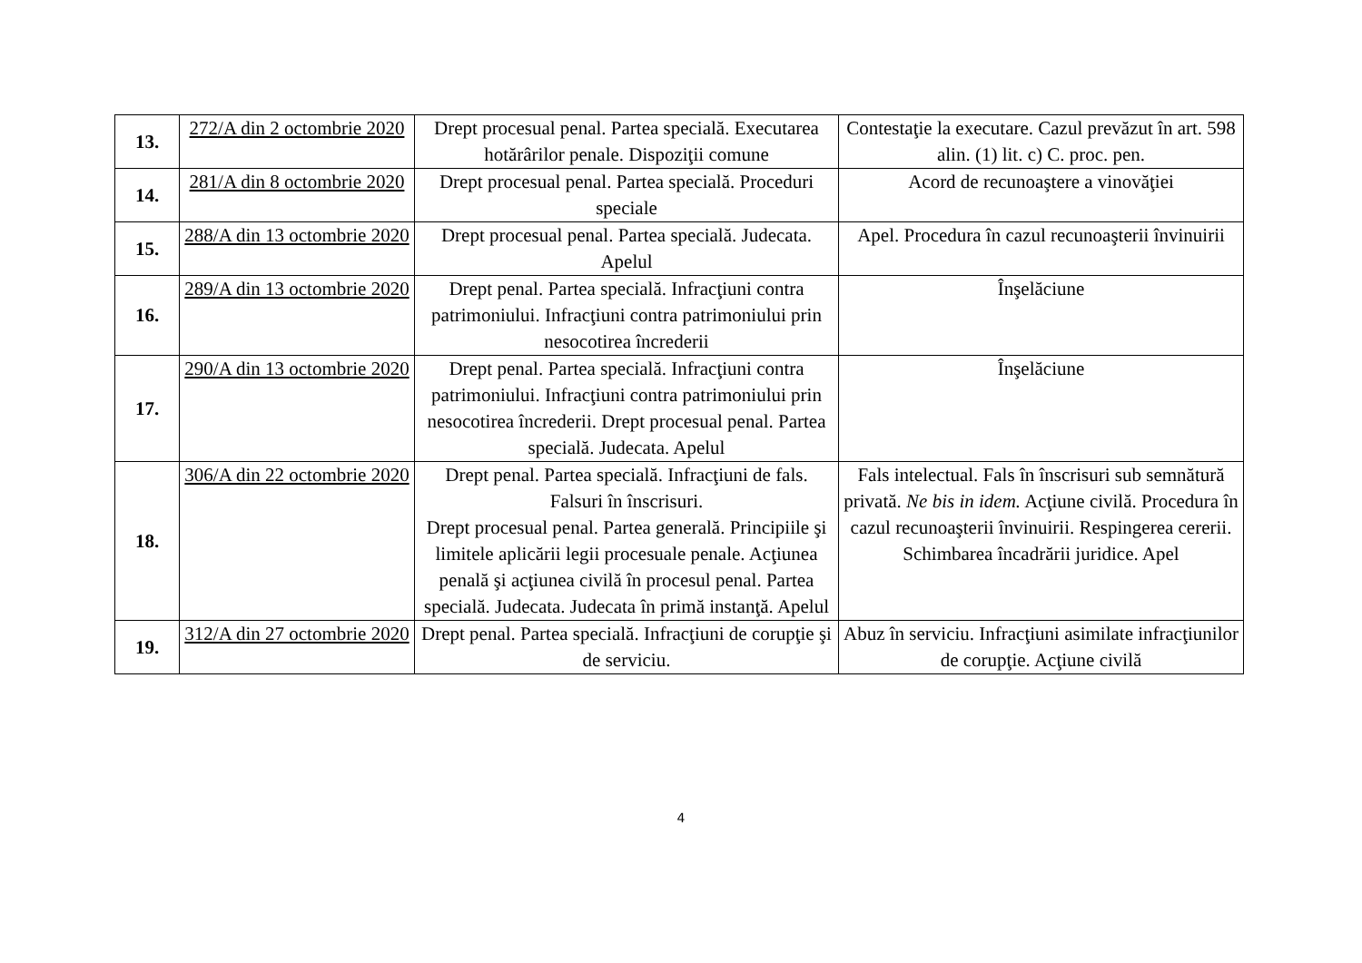| 13. | 272/A din 2 octombrie 2020 | Drept procesual penal. Partea specială. Executarea hotărârilor penale. Dispoziţii comune | Contestaţie la executare. Cazul prevăzut în art. 598 alin. (1) lit. c) C. proc. pen. |
| 14. | 281/A din 8 octombrie 2020 | Drept procesual penal. Partea specială. Proceduri speciale | Acord de recunoaştere a vinovăţiei |
| 15. | 288/A din 13 octombrie 2020 | Drept procesual penal. Partea specială. Judecata. Apelul | Apel. Procedura în cazul recunoaşterii învinuirii |
| 16. | 289/A din 13 octombrie 2020 | Drept penal. Partea specială. Infracţiuni contra patrimoniului. Infracţiuni contra patrimoniului prin nesocotirea încrederii | Înşelăciune |
| 17. | 290/A din 13 octombrie 2020 | Drept penal. Partea specială. Infracţiuni contra patrimoniului. Infracţiuni contra patrimoniului prin nesocotirea încrederii. Drept procesual penal. Partea specială. Judecata. Apelul | Înşelăciune |
| 18. | 306/A din 22 octombrie 2020 | Drept penal. Partea specială. Infracţiuni de fals. Falsuri în înscrisuri. Drept procesual penal. Partea generală. Principiile şi limitele aplicării legii procesuale penale. Acţiunea penală şi acţiunea civilă în procesul penal. Partea specială. Judecata. Judecata în primă instanţă. Apelul | Fals intelectual. Fals în înscrisuri sub semnătură privată. Ne bis in idem. Acţiune civilă. Procedura în cazul recunoaşterii învinuirii. Respingerea cererii. Schimbarea încadrării juridice. Apel |
| 19. | 312/A din 27 octombrie 2020 | Drept penal. Partea specială. Infracţiuni de corupţie şi de serviciu. | Abuz în serviciu. Infracţiuni asimilate infracţiunilor de corupţie. Acţiune civilă |
4